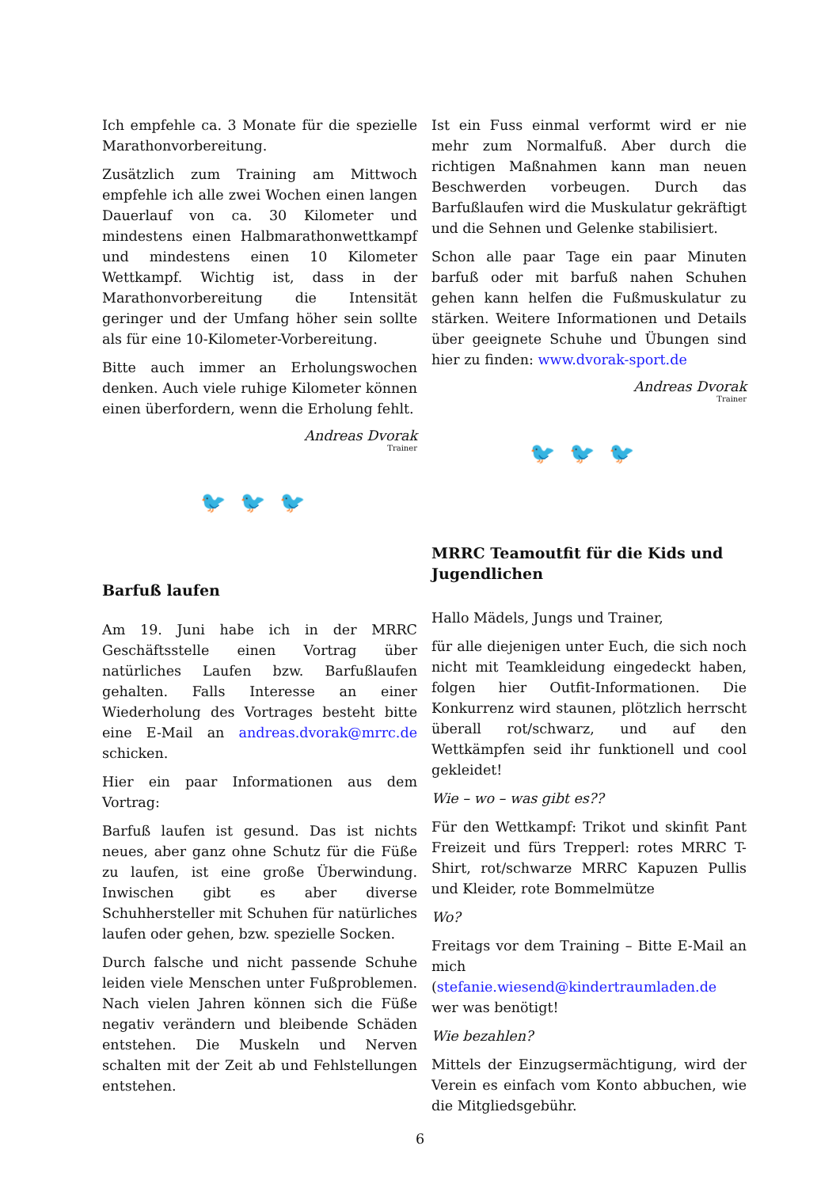Ich empfehle ca. 3 Monate für die spezielle Marathonvorbereitung.
Zusätzlich zum Training am Mittwoch empfehle ich alle zwei Wochen einen langen Dauerlauf von ca. 30 Kilometer und mindestens einen Halbmarathonwettkampf und mindestens einen 10 Kilometer Wettkampf. Wichtig ist, dass in der Marathonvorbereitung die Intensität geringer und der Umfang höher sein sollte als für eine 10-Kilometer-Vorbereitung.
Bitte auch immer an Erholungswochen denken. Auch viele ruhige Kilometer können einen überfordern, wenn die Erholung fehlt.
Andreas Dvorak
Trainer
🐦🐦🐦
Barfuß laufen
Am 19. Juni habe ich in der MRRC Geschäftsstelle einen Vortrag über natürliches Laufen bzw. Barfußlaufen gehalten. Falls Interesse an einer Wiederholung des Vortrages besteht bitte eine E-Mail an andreas.dvorak@mrrc.de schicken.
Hier ein paar Informationen aus dem Vortrag:
Barfuß laufen ist gesund. Das ist nichts neues, aber ganz ohne Schutz für die Füße zu laufen, ist eine große Überwindung. Inwischen gibt es aber diverse Schuhhersteller mit Schuhen für natürliches laufen oder gehen, bzw. spezielle Socken.
Durch falsche und nicht passende Schuhe leiden viele Menschen unter Fußproblemen. Nach vielen Jahren können sich die Füße negativ verändern und bleibende Schäden entstehen. Die Muskeln und Nerven schalten mit der Zeit ab und Fehlstellungen entstehen.
Ist ein Fuss einmal verformt wird er nie mehr zum Normalfuß. Aber durch die richtigen Maßnahmen kann man neuen Beschwerden vorbeugen. Durch das Barfußlaufen wird die Muskulatur gekräftigt und die Sehnen und Gelenke stabilisiert.
Schon alle paar Tage ein paar Minuten barfuß oder mit barfuß nahen Schuhen gehen kann helfen die Fußmuskulatur zu stärken. Weitere Informationen und Details über geeignete Schuhe und Übungen sind hier zu finden: www.dvorak-sport.de
Andreas Dvorak
Trainer
🐦🐦🐦
MRRC Teamoutfit für die Kids und Jugendlichen
Hallo Mädels, Jungs und Trainer,
für alle diejenigen unter Euch, die sich noch nicht mit Teamkleidung eingedeckt haben, folgen hier Outfit-Informationen. Die Konkurrenz wird staunen, plötzlich herrscht überall rot/schwarz, und auf den Wettkämpfen seid ihr funktionell und cool gekleidet!
Wie – wo – was gibt es??
Für den Wettkampf: Trikot und skinfit Pant Freizeit und fürs Trepperl: rotes MRRC T-Shirt, rot/schwarze MRRC Kapuzen Pullis und Kleider, rote Bommelmütze
Wo?
Freitags vor dem Training – Bitte E-Mail an mich (stefanie.wiesend@kindertraumladen.de wer was benötigt!
Wie bezahlen?
Mittels der Einzugsermächtigung, wird der Verein es einfach vom Konto abbuchen, wie die Mitgliedsgebühr.
6